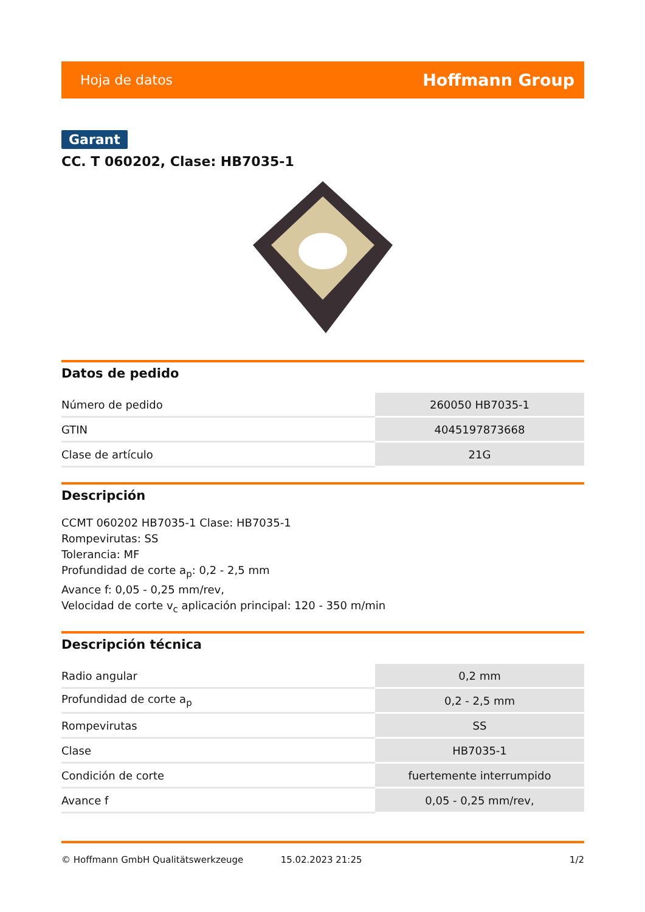Hoja de datos Hoffmann Group
Garant
CC. T 060202, Clase: HB7035-1
Datos de pedido
| Número de pedido | 260050 HB7035-1 |
| GTIN | 4045197873668 |
| Clase de artículo | 21G |
Descripción
CCMT 060202 HB7035-1 Clase: HB7035-1
Rompevirutas: SS
Tolerancia: MF
Profundidad de corte a<sub>p</sub>: 0,2 - 2,5 mm
Avance f: 0,05 - 0,25 mm/rev,
Velocidad de corte v<sub>c</sub> aplicación principal: 120 - 350 m/min
Descripción técnica
| Radio angular | 0,2 mm |
| Profundidad de corte a<sub>p</sub> | 0,2 - 2,5 mm |
| Rompevirutas | SS |
| Clase | HB7035-1 |
| Condición de corte | fuertemente interrumpido |
| Avance f | 0,05 - 0,25 mm/rev, |
© Hoffmann GmbH Qualitätswerkzeuge 15.02.2023 21:25 1/2